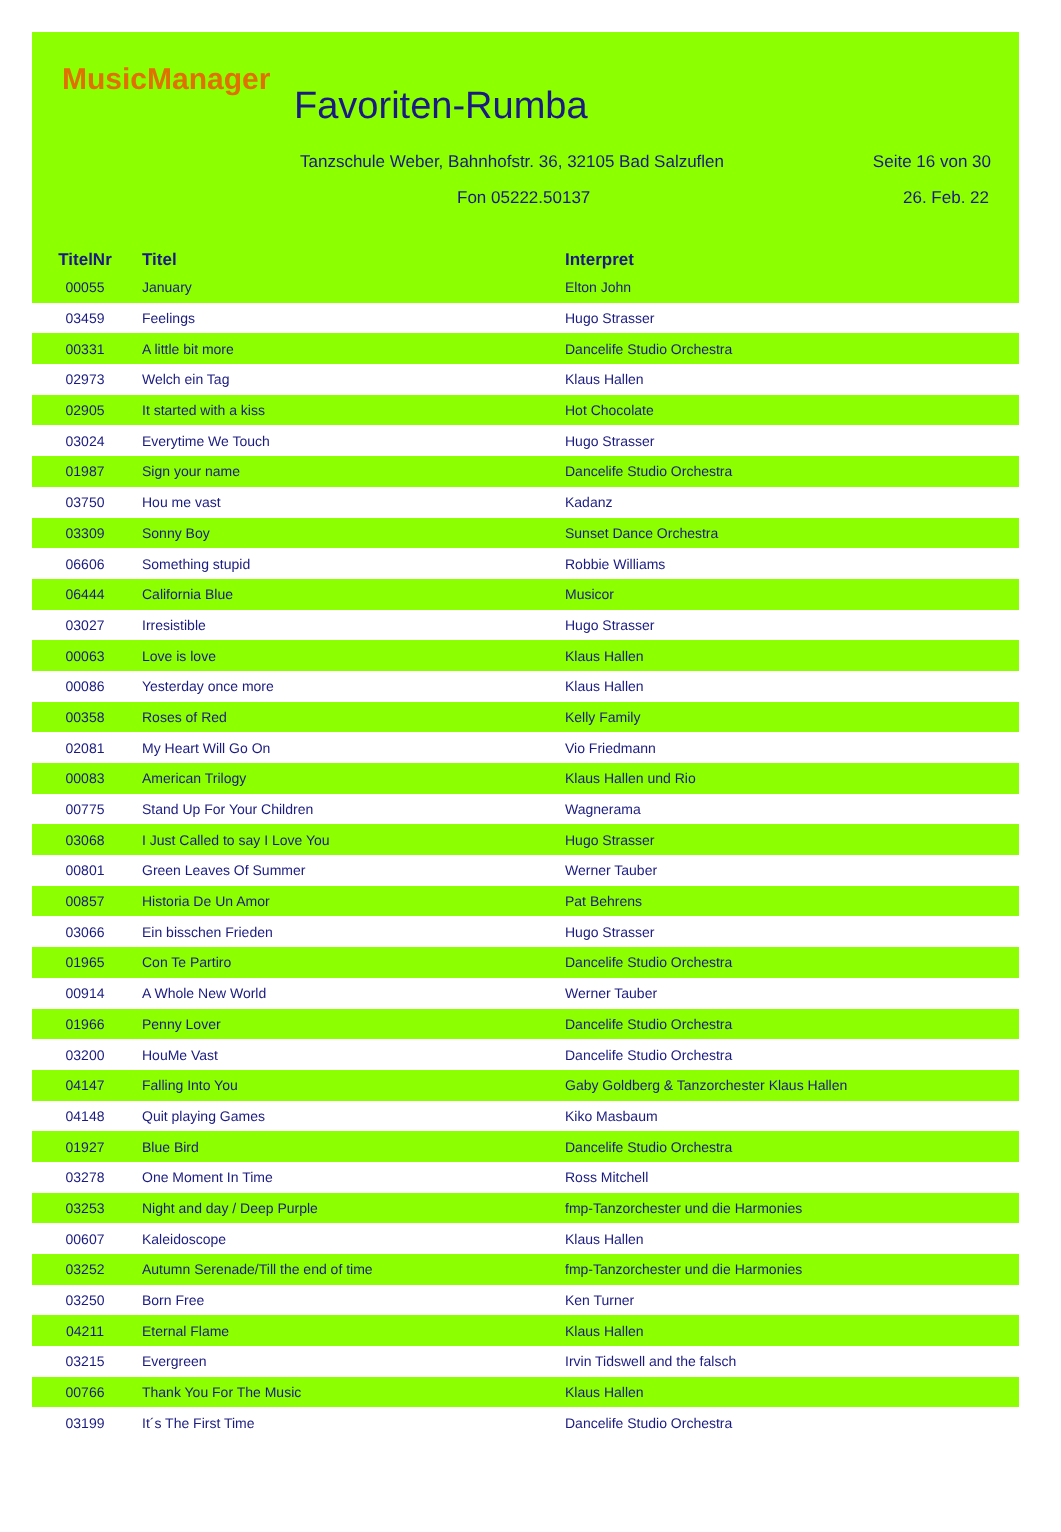MusicManager
Favoriten-Rumba
Tanzschule Weber, Bahnhofstr. 36, 32105 Bad Salzuflen
Seite 16 von 30
Fon 05222.50137 26. Feb. 22
| TitelNr | Titel | Interpret |
| --- | --- | --- |
| 00055 | January | Elton John |
| 03459 | Feelings | Hugo Strasser |
| 00331 | A little bit more | Dancelife Studio Orchestra |
| 02973 | Welch ein Tag | Klaus Hallen |
| 02905 | It started with a kiss | Hot Chocolate |
| 03024 | Everytime We Touch | Hugo Strasser |
| 01987 | Sign your name | Dancelife Studio Orchestra |
| 03750 | Hou me vast | Kadanz |
| 03309 | Sonny Boy | Sunset Dance Orchestra |
| 06606 | Something stupid | Robbie Williams |
| 06444 | California Blue | Musicor |
| 03027 | Irresistible | Hugo Strasser |
| 00063 | Love is love | Klaus Hallen |
| 00086 | Yesterday once more | Klaus Hallen |
| 00358 | Roses of Red | Kelly Family |
| 02081 | My Heart Will Go On | Vio Friedmann |
| 00083 | American Trilogy | Klaus Hallen und Rio |
| 00775 | Stand Up For Your Children | Wagnerama |
| 03068 | I Just Called to say I Love You | Hugo Strasser |
| 00801 | Green Leaves Of Summer | Werner Tauber |
| 00857 | Historia De Un Amor | Pat Behrens |
| 03066 | Ein bisschen Frieden | Hugo Strasser |
| 01965 | Con Te Partiro | Dancelife Studio Orchestra |
| 00914 | A Whole New World | Werner Tauber |
| 01966 | Penny Lover | Dancelife Studio Orchestra |
| 03200 | HouMe Vast | Dancelife Studio Orchestra |
| 04147 | Falling Into You | Gaby Goldberg & Tanzorchester Klaus Hallen |
| 04148 | Quit playing Games | Kiko Masbaum |
| 01927 | Blue Bird | Dancelife Studio Orchestra |
| 03278 | One Moment In Time | Ross Mitchell |
| 03253 | Night and day / Deep Purple | fmp-Tanzorchester und die Harmonies |
| 00607 | Kaleidoscope | Klaus Hallen |
| 03252 | Autumn Serenade/Till the end of time | fmp-Tanzorchester und die Harmonies |
| 03250 | Born Free | Ken Turner |
| 04211 | Eternal Flame | Klaus Hallen |
| 03215 | Evergreen | Irvin Tidswell and the falsch |
| 00766 | Thank You For The Music | Klaus Hallen |
| 03199 | It´s The First Time | Dancelife Studio Orchestra |